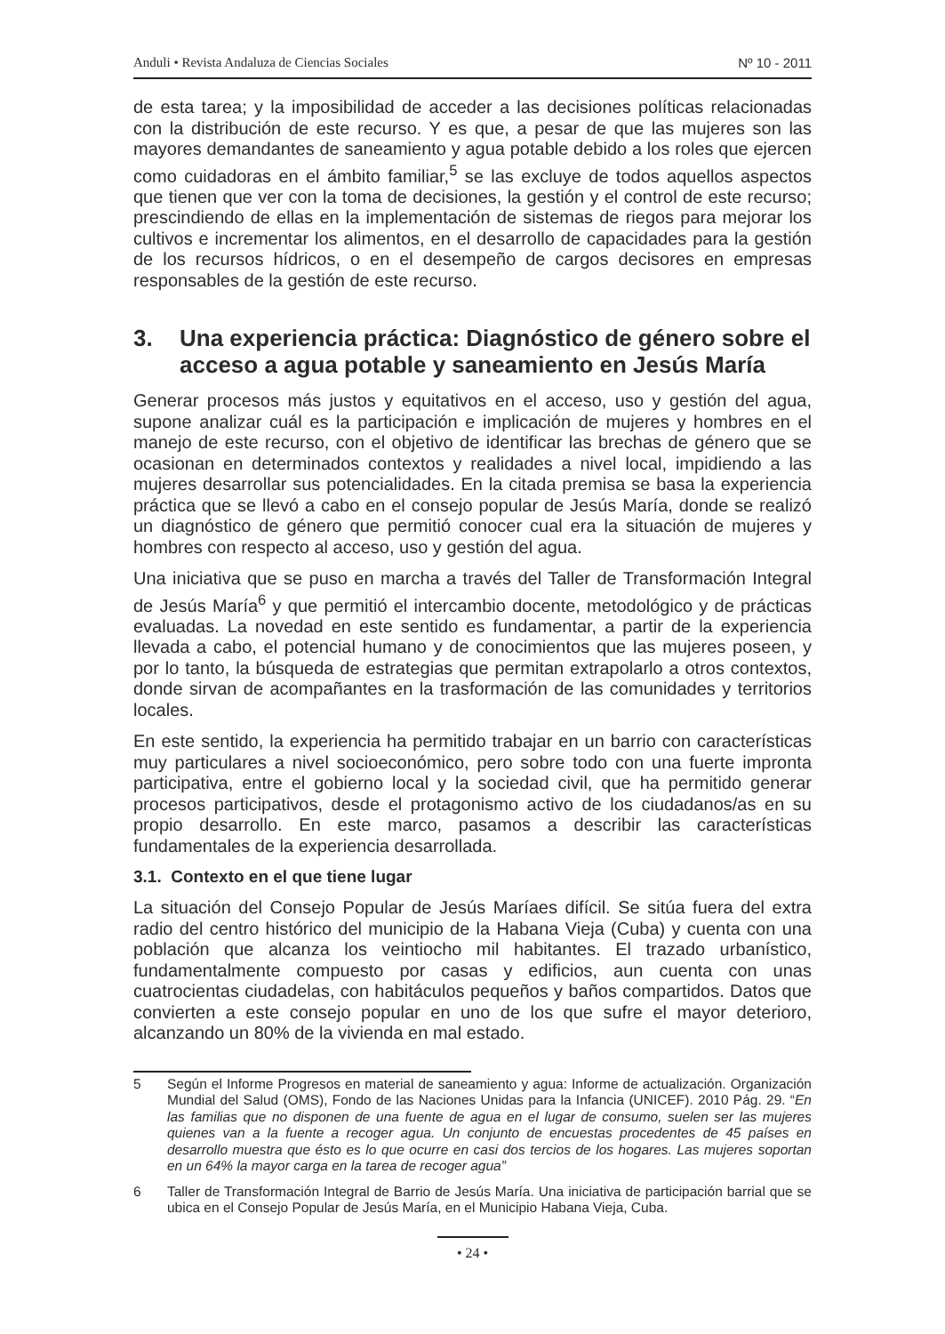Anduli • Revista Andaluza de Ciencias Sociales Nº 10 - 2011
de esta tarea; y la imposibilidad de acceder a las decisiones políticas relacionadas con la distribución de este recurso. Y es que, a pesar de que las mujeres son las mayores demandantes de saneamiento y agua potable debido a los roles que ejercen como cuidadoras en el ámbito familiar,<sup>5</sup> se las excluye de todos aquellos aspectos que tienen que ver con la toma de decisiones, la gestión y el control de este recurso; prescindiendo de ellas en la implementación de sistemas de riegos para mejorar los cultivos e incrementar los alimentos, en el desarrollo de capacidades para la gestión de los recursos hídricos, o en el desempeño de cargos decisores en empresas responsables de la gestión de este recurso.
3. Una experiencia práctica: Diagnóstico de género sobre el acceso a agua potable y saneamiento en Jesús María
Generar procesos más justos y equitativos en el acceso, uso y gestión del agua, supone analizar cuál es la participación e implicación de mujeres y hombres en el manejo de este recurso, con el objetivo de identificar las brechas de género que se ocasionan en determinados contextos y realidades a nivel local, impidiendo a las mujeres desarrollar sus potencialidades. En la citada premisa se basa la experiencia práctica que se llevó a cabo en el consejo popular de Jesús María, donde se realizó un diagnóstico de género que permitió conocer cual era la situación de mujeres y hombres con respecto al acceso, uso y gestión del agua.
Una iniciativa que se puso en marcha a través del Taller de Transformación Integral de Jesús María<sup>6</sup> y que permitió el intercambio docente, metodológico y de prácticas evaluadas. La novedad en este sentido es fundamentar, a partir de la experiencia llevada a cabo, el potencial humano y de conocimientos que las mujeres poseen, y por lo tanto, la búsqueda de estrategias que permitan extrapolarlo a otros contextos, donde sirvan de acompañantes en la trasformación de las comunidades y territorios locales.
En este sentido, la experiencia ha permitido trabajar en un barrio con características muy particulares a nivel socioeconómico, pero sobre todo con una fuerte impronta participativa, entre el gobierno local y la sociedad civil, que ha permitido generar procesos participativos, desde el protagonismo activo de los ciudadanos/as en su propio desarrollo. En este marco, pasamos a describir las características fundamentales de la experiencia desarrollada.
3.1. Contexto en el que tiene lugar
La situación del Consejo Popular de Jesús Maríaes difícil. Se sitúa fuera del extra radio del centro histórico del municipio de la Habana Vieja (Cuba) y cuenta con una población que alcanza los veintiocho mil habitantes. El trazado urbanístico, fundamentalmente compuesto por casas y edificios, aun cuenta con unas cuatrocientas ciudadelas, con habitáculos pequeños y baños compartidos. Datos que convierten a este consejo popular en uno de los que sufre el mayor deterioro, alcanzando un 80% de la vivienda en mal estado.
5 Según el Informe Progresos en material de saneamiento y agua: Informe de actualización. Organización Mundial del Salud (OMS), Fondo de las Naciones Unidas para la Infancia (UNICEF). 2010 Pág. 29. “En las familias que no disponen de una fuente de agua en el lugar de consumo, suelen ser las mujeres quienes van a la fuente a recoger agua. Un conjunto de encuestas procedentes de 45 países en desarrollo muestra que ésto es lo que ocurre en casi dos tercios de los hogares. Las mujeres soportan en un 64% la mayor carga en la tarea de recoger agua”
6 Taller de Transformación Integral de Barrio de Jesús María. Una iniciativa de participación barrial que se ubica en el Consejo Popular de Jesús María, en el Municipio Habana Vieja, Cuba.
• 24 •